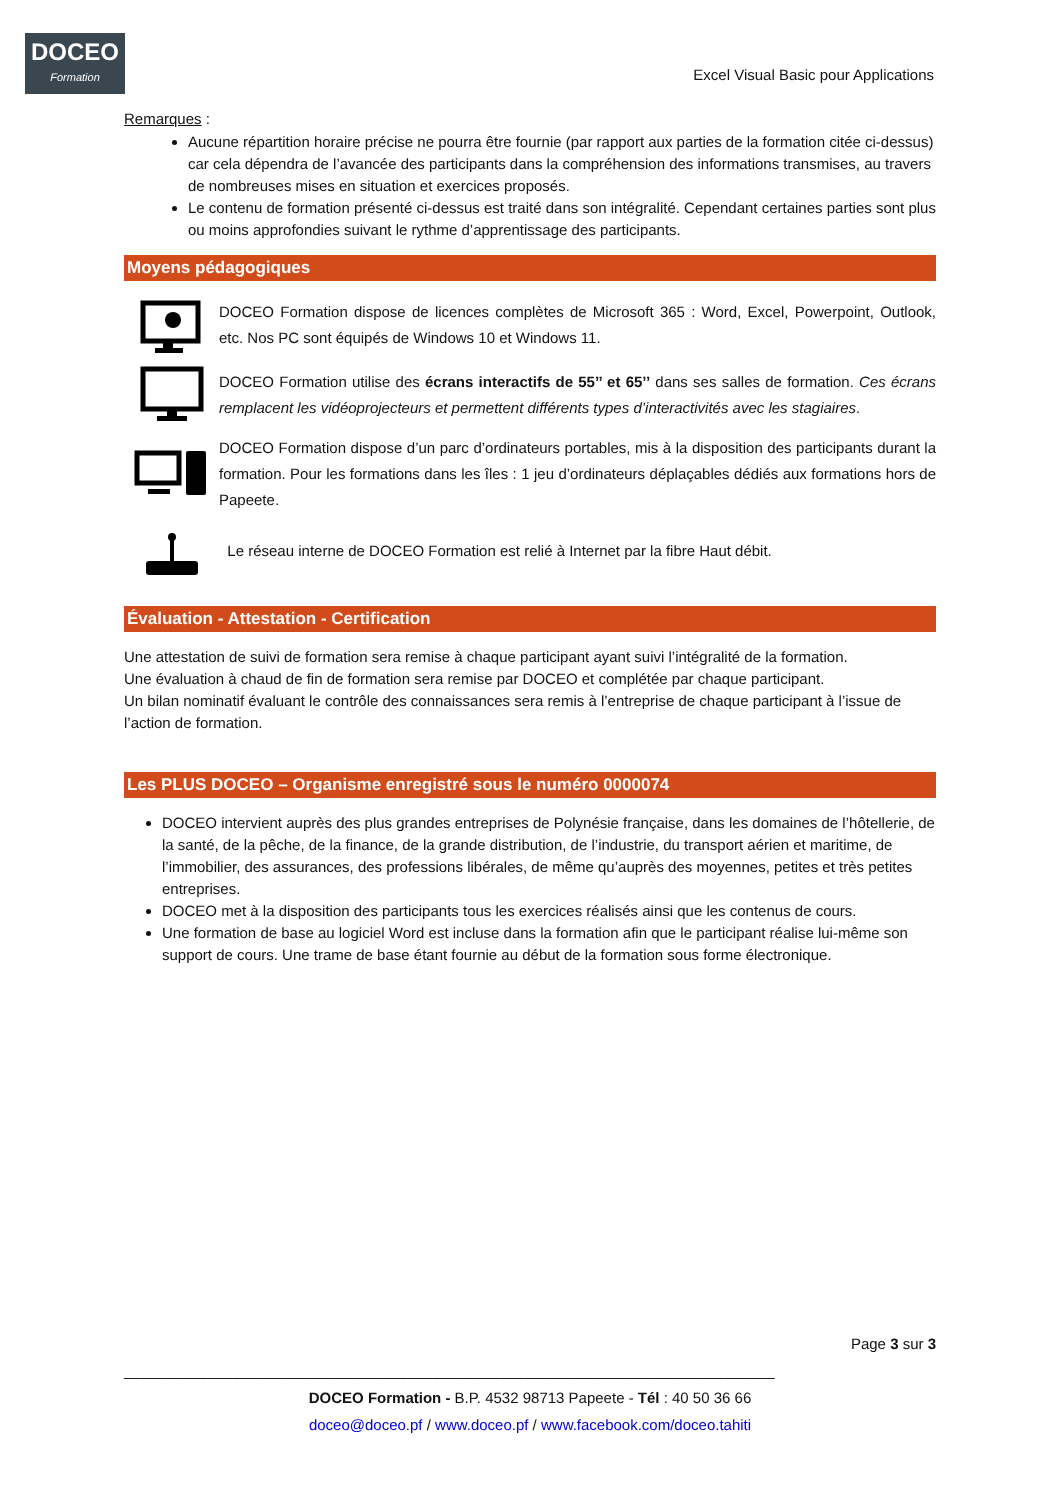DOCEO
Formation
Excel Visual Basic pour Applications
Remarques :
Aucune répartition horaire précise ne pourra être fournie (par rapport aux parties de la formation citée ci-dessus) car cela dépendra de l’avancée des participants dans la compréhension des informations transmises, au travers de nombreuses mises en situation et exercices proposés.
Le contenu de formation présenté ci-dessus est traité dans son intégralité. Cependant certaines parties sont plus ou moins approfondies suivant le rythme d’apprentissage des participants.
Moyens pédagogiques
DOCEO Formation dispose de licences complètes de Microsoft 365 : Word, Excel, Powerpoint, Outlook, etc. Nos PC sont équipés de Windows 10 et Windows 11.
DOCEO Formation utilise des écrans interactifs de 55’’ et 65’’ dans ses salles de formation. Ces écrans remplacent les vidéoprojecteurs et permettent différents types d’interactivités avec les stagiaires.
DOCEO Formation dispose d’un parc d’ordinateurs portables, mis à la disposition des participants durant la formation. Pour les formations dans les îles : 1 jeu d’ordinateurs déplaçables dédiés aux formations hors de Papeete.
Le réseau interne de DOCEO Formation est relié à Internet par la fibre Haut débit.
Évaluation - Attestation - Certification
Une attestation de suivi de formation sera remise à chaque participant ayant suivi l’intégralité de la formation.
Une évaluation à chaud de fin de formation sera remise par DOCEO et complétée par chaque participant.
Un bilan nominatif évaluant le contrôle des connaissances sera remis à l’entreprise de chaque participant à l’issue de l’action de formation.
Les PLUS DOCEO – Organisme enregistré sous le numéro 0000074
DOCEO intervient auprès des plus grandes entreprises de Polynésie française, dans les domaines de l’hôtellerie, de la santé, de la pêche, de la finance, de la grande distribution, de l’industrie, du transport aérien et maritime, de l’immobilier, des assurances, des professions libérales, de même qu’auprès des moyennes, petites et très petites entreprises.
DOCEO met à la disposition des participants tous les exercices réalisés ainsi que les contenus de cours.
Une formation de base au logiciel Word est incluse dans la formation afin que le participant réalise lui-même son support de cours. Une trame de base étant fournie au début de la formation sous forme électronique.
Page 3 sur 3
______________________________________________________________________________
DOCEO Formation - B.P. 4532 98713 Papeete - Tél : 40 50 36 66
doceo@doceo.pf / www.doceo.pf / www.facebook.com/doceo.tahiti